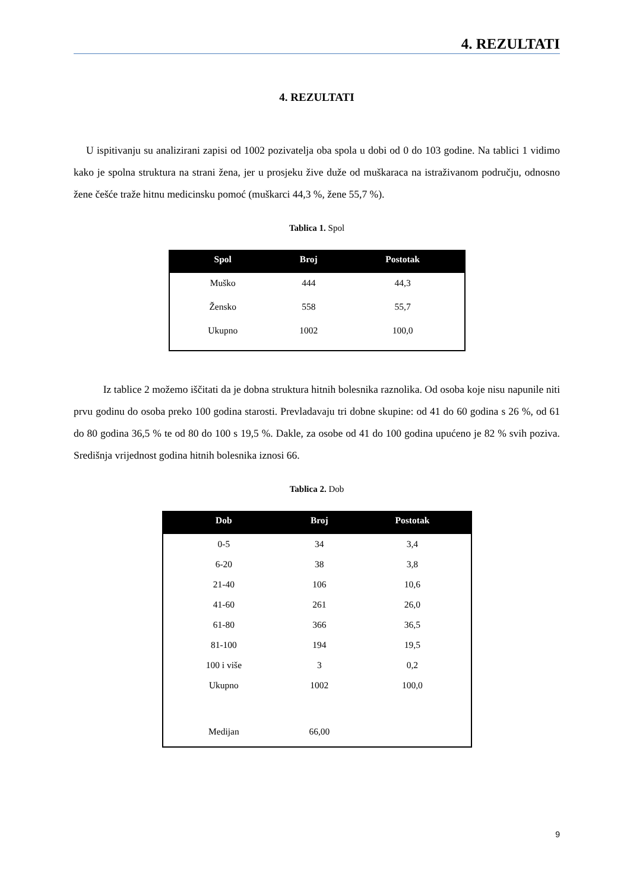4. REZULTATI
4. REZULTATI
U ispitivanju su analizirani zapisi od 1002 pozivatelja oba spola u dobi od 0 do 103 godine. Na tablici 1 vidimo kako je spolna struktura na strani žena, jer u prosjeku žive duže od muškaraca na istraživanom području, odnosno žene češće traže hitnu medicinsku pomoć (muškarci 44,3 %, žene 55,7 %).
Tablica 1. Spol
| Spol | Broj | Postotak |
| --- | --- | --- |
| Muško | 444 | 44,3 |
| Žensko | 558 | 55,7 |
| Ukupno | 1002 | 100,0 |
Iz tablice 2 možemo iščitati da je dobna struktura hitnih bolesnika raznolika. Od osoba koje nisu napunile niti prvu godinu do osoba preko 100 godina starosti. Prevladavaju tri dobne skupine: od 41 do 60 godina s 26 %, od 61 do 80 godina 36,5 % te od 80 do 100 s 19,5 %. Dakle, za osobe od 41 do 100 godina upućeno je 82 % svih poziva. Središnja vrijednost godina hitnih bolesnika iznosi 66.
Tablica 2. Dob
| Dob | Broj | Postotak |
| --- | --- | --- |
| 0-5 | 34 | 3,4 |
| 6-20 | 38 | 3,8 |
| 21-40 | 106 | 10,6 |
| 41-60 | 261 | 26,0 |
| 61-80 | 366 | 36,5 |
| 81-100 | 194 | 19,5 |
| 100 i više | 3 | 0,2 |
| Ukupno | 1002 | 100,0 |
| Medijan | 66,00 | |
9